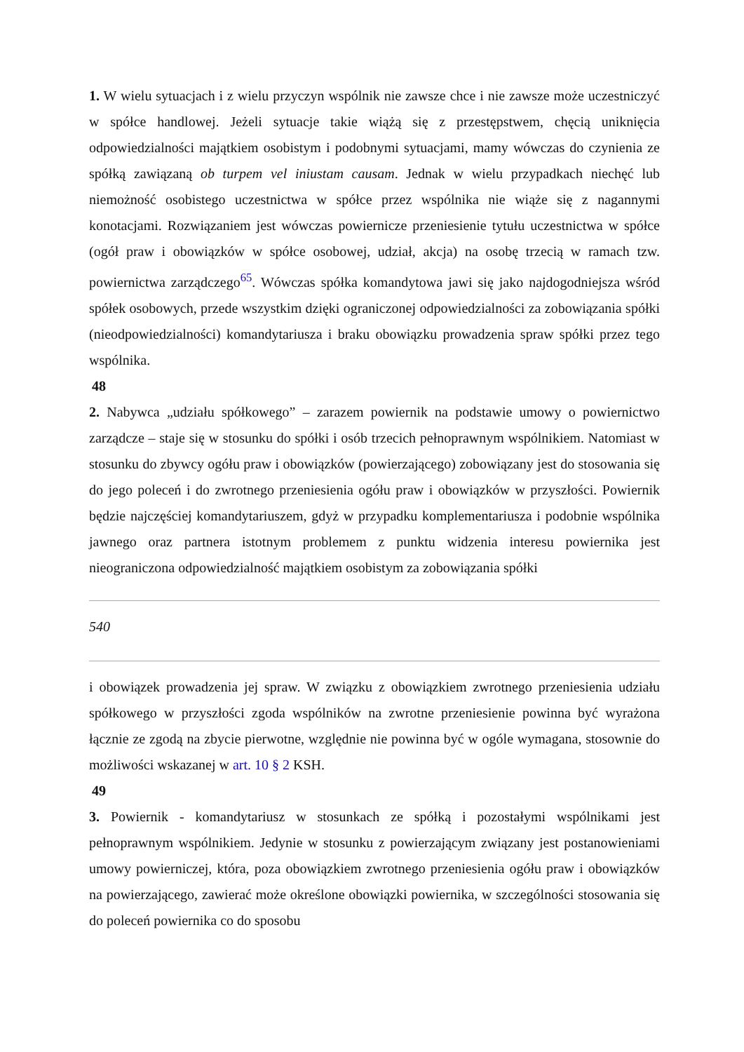1. W wielu sytuacjach i z wielu przyczyn wspólnik nie zawsze chce i nie zawsze może uczestniczyć w spółce handlowej. Jeżeli sytuacje takie wiążą się z przestępstwem, chęcią uniknięcia odpowiedzialności majątkiem osobistym i podobnymi sytuacjami, mamy wówczas do czynienia ze spółką zawiązaną ob turpem vel iniustam causam. Jednak w wielu przypadkach niechęć lub niemożność osobistego uczestnictwa w spółce przez wspólnika nie wiąże się z nagannymi konotacjami. Rozwiązaniem jest wówczas powiernicze przeniesienie tytułu uczestnictwa w spółce (ogół praw i obowiązków w spółce osobowej, udział, akcja) na osobę trzecią w ramach tzw. powiernictwa zarządczego<sup>65</sup>. Wówczas spółka komandytowa jawi się jako najdogodniejsza wśród spółek osobowych, przede wszystkim dzięki ograniczonej odpowiedzialności za zobowiązania spółki (nieodpowiedzialności) komandytariusza i braku obowiązku prowadzenia spraw spółki przez tego wspólnika.
48
2. Nabywca „udziału spółkowego” – zarazem powiernik na podstawie umowy o powiernictwo zarządcze – staje się w stosunku do spółki i osób trzecich pełnoprawnym wspólnikiem. Natomiast w stosunku do zbywcy ogółu praw i obowiązków (powierzającego) zobowiązany jest do stosowania się do jego poleceń i do zwrotnego przeniesienia ogółu praw i obowiązków w przyszłości. Powiernik będzie najczęściej komandytariuszem, gdyż w przypadku komplementariusza i podobnie wspólnika jawnego oraz partnera istotnym problemem z punktu widzenia interesu powiernika jest nieograniczona odpowiedzialność majątkiem osobistym za zobowiązania spółki
540
i obowiązek prowadzenia jej spraw. W związku z obowiązkiem zwrotnego przeniesienia udziału spółkowego w przyszłości zgoda wspólników na zwrotne przeniesienie powinna być wyrażona łącznie ze zgodą na zbycie pierwotne, względnie nie powinna być w ogóle wymagana, stosownie do możliwości wskazanej w art. 10 § 2 KSH.
49
3. Powiernik - komandytariusz w stosunkach ze spółką i pozostałymi wspólnikami jest pełnoprawnym wspólnikiem. Jedynie w stosunku z powierzającym związany jest postanowieniami umowy powierniczej, która, poza obowiązkiem zwrotnego przeniesienia ogółu praw i obowiązków na powierzającego, zawierać może określone obowiązki powiernika, w szczególności stosowania się do poleceń powiernika co do sposobu